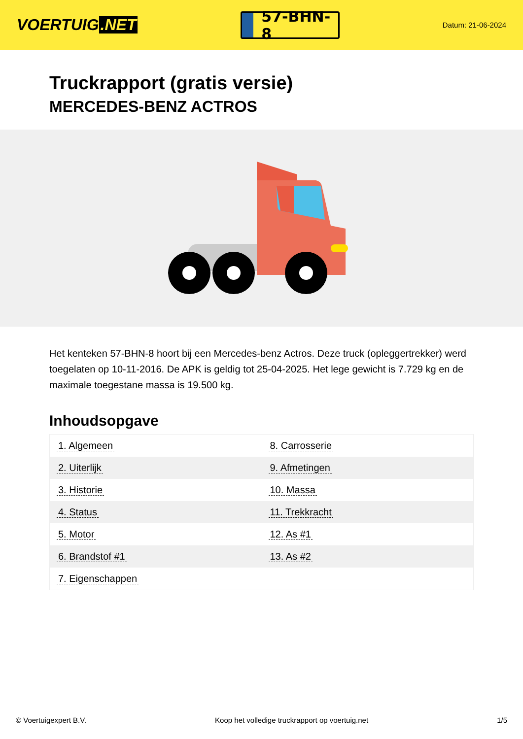VOERTUIG.NET
57-BHN-8
Datum: 21-06-2024
Truckrapport (gratis versie)
MERCEDES-BENZ ACTROS
Het kenteken 57-BHN-8 hoort bij een Mercedes-benz Actros. Deze truck (opleggertrekker) werd toegelaten op 10-11-2016. De APK is geldig tot 25-04-2025. Het lege gewicht is 7.729 kg en de maximale toegestane massa is 19.500 kg.
Inhoudsopgave
| 1. Algemeen | 8. Carrosserie |
| 2. Uiterlijk | 9. Afmetingen |
| 3. Historie | 10. Massa |
| 4. Status | 11. Trekkracht |
| 5. Motor | 12. As #1 |
| 6. Brandstof #1 | 13. As #2 |
| 7. Eigenschappen | |
© Voertuigexpert B.V. Koop het volledige truckrapport op voertuig.net 1/5